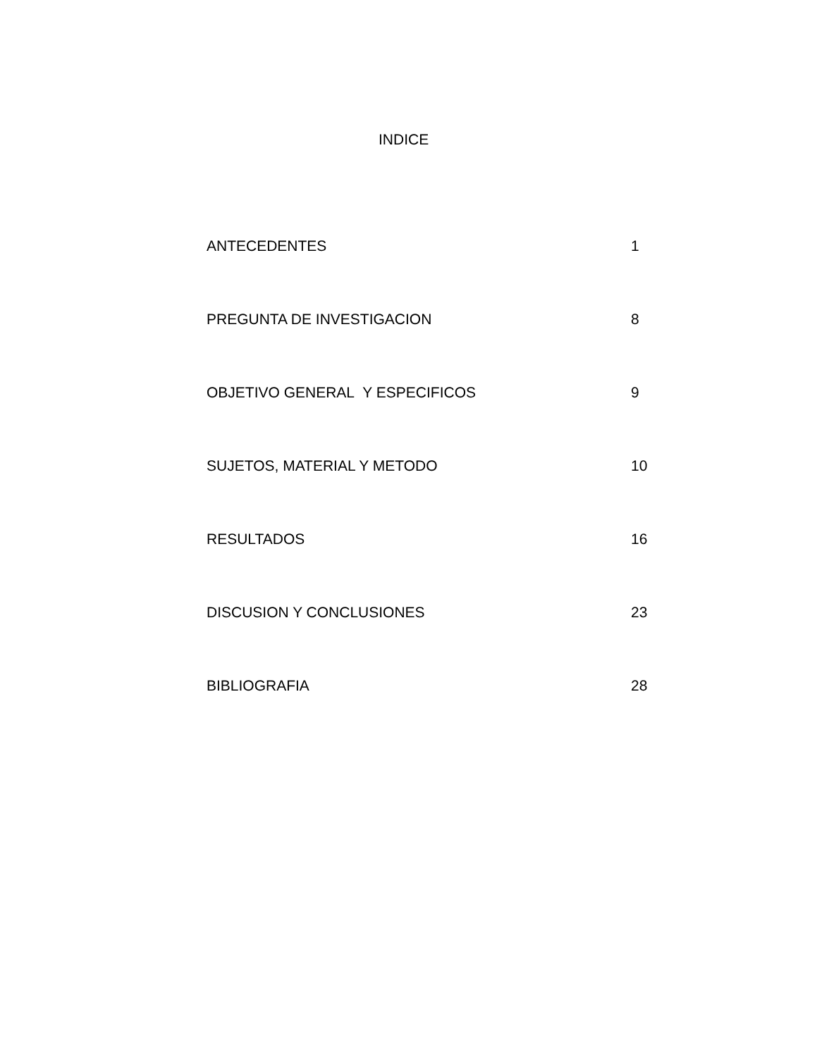INDICE
ANTECEDENTES 1
PREGUNTA DE INVESTIGACION 8
OBJETIVO GENERAL Y ESPECIFICOS 9
SUJETOS, MATERIAL Y METODO 10
RESULTADOS 16
DISCUSION Y CONCLUSIONES 23
BIBLIOGRAFIA 28